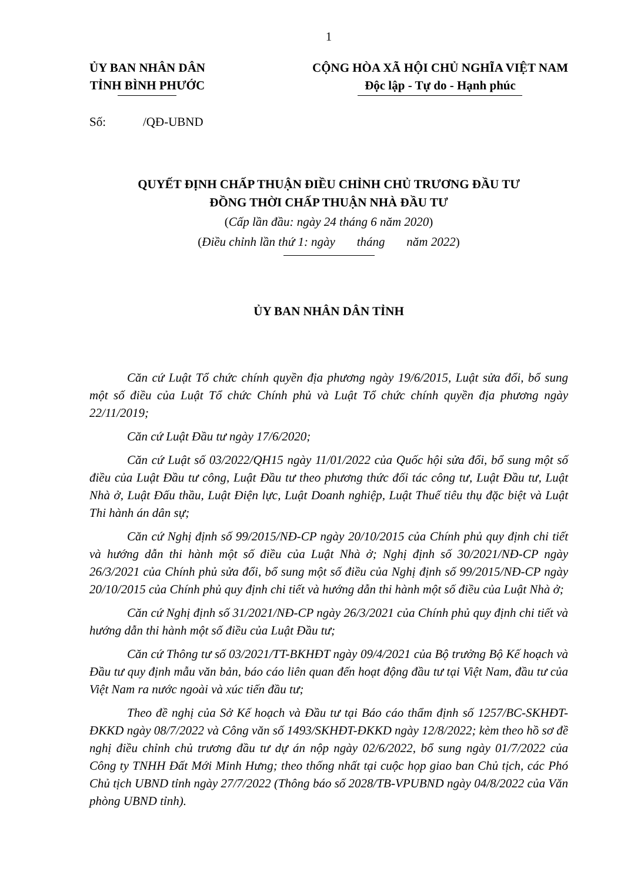1
ỦY BAN NHÂN DÂN
TỈNH BÌNH PHƯỚC
CỘNG HÒA XÃ HỘI CHỦ NGHĨA VIỆT NAM
Độc lập - Tự do - Hạnh phúc
Số: /QĐ-UBND
QUYẾT ĐỊNH CHẤP THUẬN ĐIỀU CHỈNH CHỦ TRƯƠNG ĐẦU TƯ
ĐỒNG THỜI CHẤP THUẬN NHÀ ĐẦU TƯ
(Cấp lần đầu: ngày 24 tháng 6 năm 2020)
(Điều chỉnh lần thứ 1: ngày tháng năm 2022)
ỦY BAN NHÂN DÂN TỈNH
Căn cứ Luật Tổ chức chính quyền địa phương ngày 19/6/2015, Luật sửa đổi, bổ sung một số điều của Luật Tổ chức Chính phủ và Luật Tổ chức chính quyền địa phương ngày 22/11/2019;
Căn cứ Luật Đầu tư ngày 17/6/2020;
Căn cứ Luật số 03/2022/QH15 ngày 11/01/2022 của Quốc hội sửa đổi, bổ sung một số điều của Luật Đầu tư công, Luật Đầu tư theo phương thức đối tác công tư, Luật Đầu tư, Luật Nhà ở, Luật Đấu thầu, Luật Điện lực, Luật Doanh nghiệp, Luật Thuế tiêu thụ đặc biệt và Luật Thi hành án dân sự;
Căn cứ Nghị định số 99/2015/NĐ-CP ngày 20/10/2015 của Chính phủ quy định chi tiết và hướng dẫn thi hành một số điều của Luật Nhà ở; Nghị định số 30/2021/NĐ-CP ngày 26/3/2021 của Chính phủ sửa đổi, bổ sung một số điều của Nghị định số 99/2015/NĐ-CP ngày 20/10/2015 của Chính phủ quy định chi tiết và hướng dẫn thi hành một số điều của Luật Nhà ở;
Căn cứ Nghị định số 31/2021/NĐ-CP ngày 26/3/2021 của Chính phủ quy định chi tiết và hướng dẫn thi hành một số điều của Luật Đầu tư;
Căn cứ Thông tư số 03/2021/TT-BKHĐT ngày 09/4/2021 của Bộ trưởng Bộ Kế hoạch và Đầu tư quy định mẫu văn bản, báo cáo liên quan đến hoạt động đầu tư tại Việt Nam, đầu tư của Việt Nam ra nước ngoài và xúc tiến đầu tư;
Theo đề nghị của Sở Kế hoạch và Đầu tư tại Báo cáo thẩm định số 1257/BC-SKHĐT-ĐKKD ngày 08/7/2022 và Công văn số 1493/SKHĐT-ĐKKD ngày 12/8/2022; kèm theo hồ sơ đề nghị điều chỉnh chủ trương đầu tư dự án nộp ngày 02/6/2022, bổ sung ngày 01/7/2022 của Công ty TNHH Đất Mới Minh Hưng; theo thống nhất tại cuộc họp giao ban Chủ tịch, các Phó Chủ tịch UBND tỉnh ngày 27/7/2022 (Thông báo số 2028/TB-VPUBND ngày 04/8/2022 của Văn phòng UBND tỉnh).